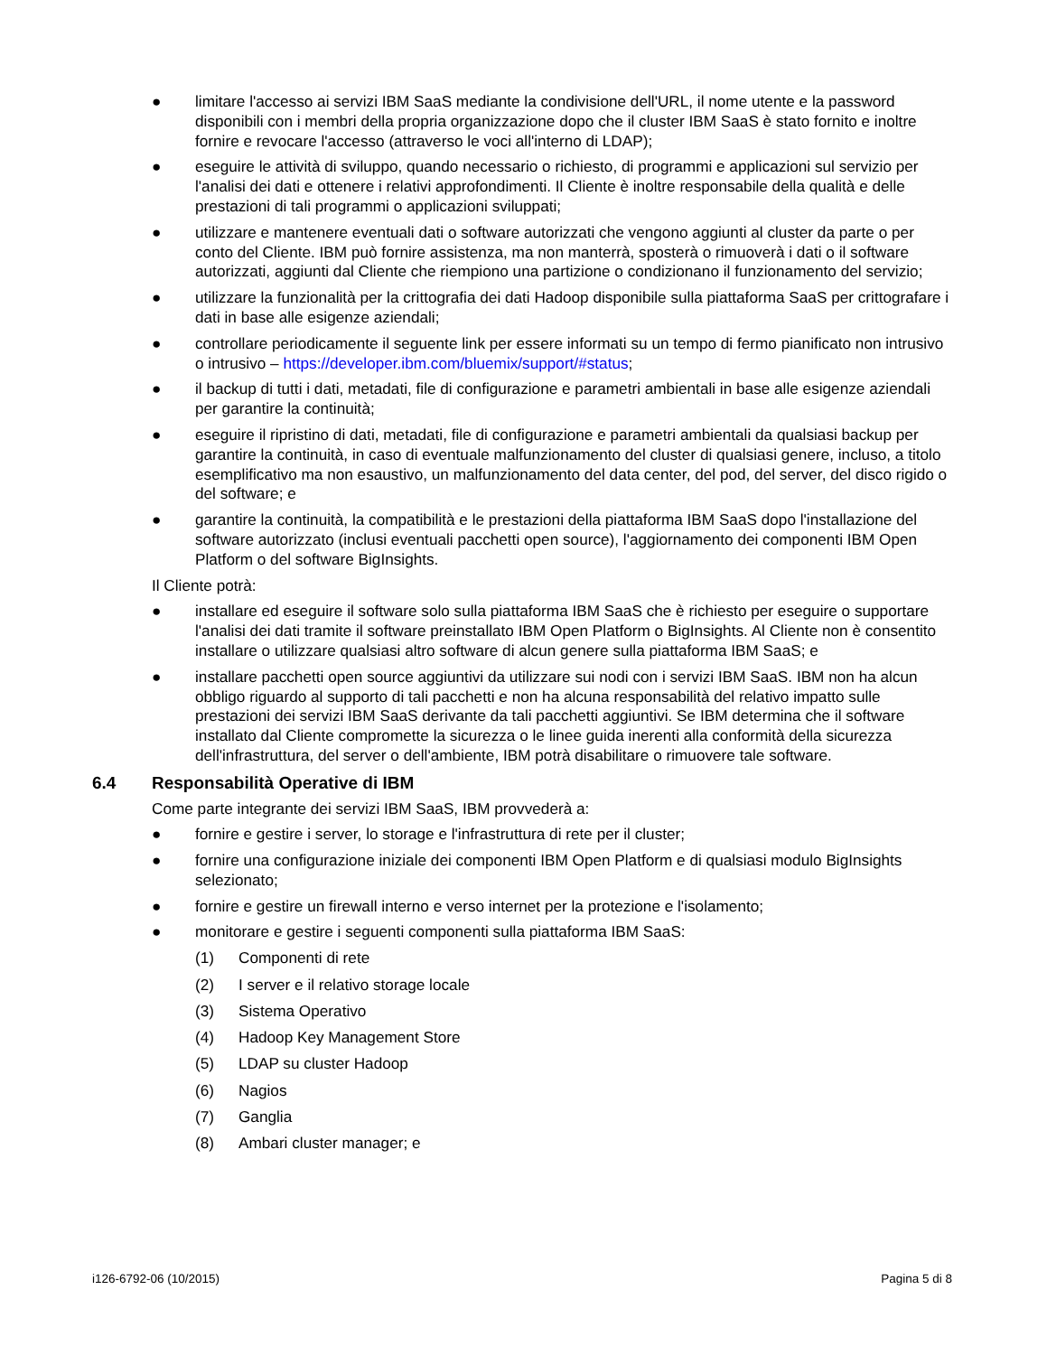● limitare l'accesso ai servizi IBM SaaS mediante la condivisione dell'URL, il nome utente e la password disponibili con i membri della propria organizzazione dopo che il cluster IBM SaaS è stato fornito e inoltre fornire e revocare l'accesso (attraverso le voci all'interno di LDAP);
● eseguire le attività di sviluppo, quando necessario o richiesto, di programmi e applicazioni sul servizio per l'analisi dei dati e ottenere i relativi approfondimenti. Il Cliente è inoltre responsabile della qualità e delle prestazioni di tali programmi o applicazioni sviluppati;
● utilizzare e mantenere eventuali dati o software autorizzati che vengono aggiunti al cluster da parte o per conto del Cliente. IBM può fornire assistenza, ma non manterrà, sposterà o rimuoverà i dati o il software autorizzati, aggiunti dal Cliente che riempiono una partizione o condizionano il funzionamento del servizio;
● utilizzare la funzionalità per la crittografia dei dati Hadoop disponibile sulla piattaforma SaaS per crittografare i dati in base alle esigenze aziendali;
● controllare periodicamente il seguente link per essere informati su un tempo di fermo pianificato non intrusivo o intrusivo – https://developer.ibm.com/bluemix/support/#status;
● il backup di tutti i dati, metadati, file di configurazione e parametri ambientali in base alle esigenze aziendali per garantire la continuità;
● eseguire il ripristino di dati, metadati, file di configurazione e parametri ambientali da qualsiasi backup per garantire la continuità, in caso di eventuale malfunzionamento del cluster di qualsiasi genere, incluso, a titolo esemplificativo ma non esaustivo, un malfunzionamento del data center, del pod, del server, del disco rigido o del software; e
● garantire la continuità, la compatibilità e le prestazioni della piattaforma IBM SaaS dopo l'installazione del software autorizzato (inclusi eventuali pacchetti open source), l'aggiornamento dei componenti IBM Open Platform o del software BigInsights.
Il Cliente potrà:
● installare ed eseguire il software solo sulla piattaforma IBM SaaS che è richiesto per eseguire o supportare l'analisi dei dati tramite il software preinstallato IBM Open Platform o BigInsights. Al Cliente non è consentito installare o utilizzare qualsiasi altro software di alcun genere sulla piattaforma IBM SaaS; e
● installare pacchetti open source aggiuntivi da utilizzare sui nodi con i servizi IBM SaaS. IBM non ha alcun obbligo riguardo al supporto di tali pacchetti e non ha alcuna responsabilità del relativo impatto sulle prestazioni dei servizi IBM SaaS derivante da tali pacchetti aggiuntivi. Se IBM determina che il software installato dal Cliente compromette la sicurezza o le linee guida inerenti alla conformità della sicurezza dell'infrastruttura, del server o dell'ambiente, IBM potrà disabilitare o rimuovere tale software.
6.4 Responsabilità Operative di IBM
Come parte integrante dei servizi IBM SaaS, IBM provvederà a:
● fornire e gestire i server, lo storage e l'infrastruttura di rete per il cluster;
● fornire una configurazione iniziale dei componenti IBM Open Platform e di qualsiasi modulo BigInsights selezionato;
● fornire e gestire un firewall interno e verso internet per la protezione e l'isolamento;
● monitorare e gestire i seguenti componenti sulla piattaforma IBM SaaS:
(1) Componenti di rete
(2) I server e il relativo storage locale
(3) Sistema Operativo
(4) Hadoop Key Management Store
(5) LDAP su cluster Hadoop
(6) Nagios
(7) Ganglia
(8) Ambari cluster manager; e
i126-6792-06 (10/2015) Pagina 5 di 8